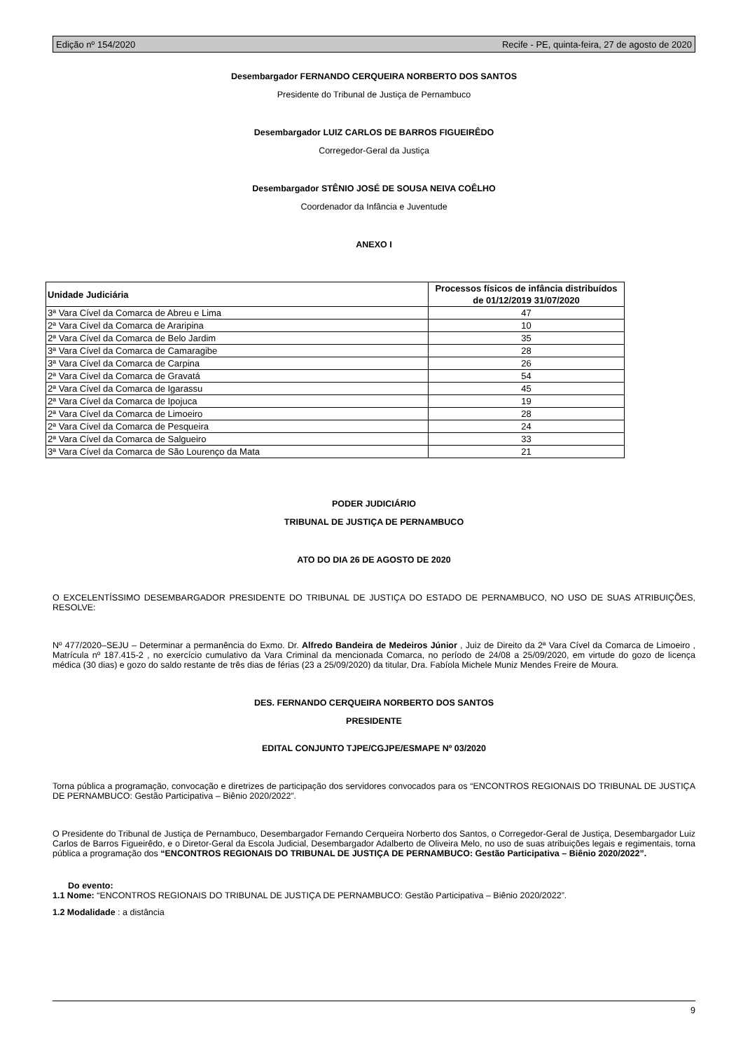Edição nº 154/2020 Recife - PE, quinta-feira, 27 de agosto de 2020
Desembargador FERNANDO CERQUEIRA NORBERTO DOS SANTOS
Presidente do Tribunal de Justiça de Pernambuco
Desembargador LUIZ CARLOS DE BARROS FIGUEIRÊDO
Corregedor-Geral da Justiça
Desembargador STÊNIO JOSÉ DE SOUSA NEIVA COÊLHO
Coordenador da Infância e Juventude
ANEXO I
| Unidade Judiciária | Processos físicos de infância distribuídos de 01/12/2019 31/07/2020 |
| --- | --- |
| 3ª Vara Cível da Comarca de Abreu e Lima | 47 |
| 2ª Vara Cível da Comarca de Araripina | 10 |
| 2ª Vara Cível da Comarca de Belo Jardim | 35 |
| 3ª Vara Cível da Comarca de Camaragibe | 28 |
| 3ª Vara Cível da Comarca de Carpina | 26 |
| 2ª Vara Cível da Comarca de Gravatá | 54 |
| 2ª Vara Cível da Comarca de Igarassu | 45 |
| 2ª Vara Cível da Comarca de Ipojuca | 19 |
| 2ª Vara Cível da Comarca de Limoeiro | 28 |
| 2ª Vara Cível da Comarca de Pesqueira | 24 |
| 2ª Vara Cível da Comarca de Salgueiro | 33 |
| 3ª Vara Cível da Comarca de São Lourenço da Mata | 21 |
PODER JUDICIÁRIO
TRIBUNAL DE JUSTIÇA DE PERNAMBUCO
ATO DO DIA 26 DE AGOSTO DE 2020
O EXCELENTÍSSIMO DESEMBARGADOR PRESIDENTE DO TRIBUNAL DE JUSTIÇA DO ESTADO DE PERNAMBUCO, NO USO DE SUAS ATRIBUIÇÕES, RESOLVE:
Nº 477/2020–SEJU – Determinar a permanência do Exmo. Dr. Alfredo Bandeira de Medeiros Júnior , Juiz de Direito da 2ª Vara Cível da Comarca de Limoeiro , Matrícula nº 187.415-2 , no exercício cumulativo da Vara Criminal da mencionada Comarca, no período de 24/08 a 25/09/2020, em virtude do gozo de licença médica (30 dias) e gozo do saldo restante de três dias de férias (23 a 25/09/2020) da titular, Dra. Fabíola Michele Muniz Mendes Freire de Moura.
DES. FERNANDO CERQUEIRA NORBERTO DOS SANTOS
PRESIDENTE
EDITAL CONJUNTO TJPE/CGJPE/ESMAPE Nº 03/2020
Torna pública a programação, convocação e diretrizes de participação dos servidores convocados para os “ENCONTROS REGIONAIS DO TRIBUNAL DE JUSTIÇA DE PERNAMBUCO: Gestão Participativa – Biênio 2020/2022”.
O Presidente do Tribunal de Justiça de Pernambuco, Desembargador Fernando Cerqueira Norberto dos Santos, o Corregedor-Geral de Justiça, Desembargador Luiz Carlos de Barros Figueirêdo, e o Diretor-Geral da Escola Judicial, Desembargador Adalberto de Oliveira Melo, no uso de suas atribuições legais e regimentais, torna pública a programação dos “ENCONTROS REGIONAIS DO TRIBUNAL DE JUSTIÇA DE PERNAMBUCO: Gestão Participativa – Biênio 2020/2022”.
Do evento:
1.1 Nome: “ENCONTROS REGIONAIS DO TRIBUNAL DE JUSTIÇA DE PERNAMBUCO: Gestão Participativa – Biênio 2020/2022”.
1.2 Modalidade : a distância
9